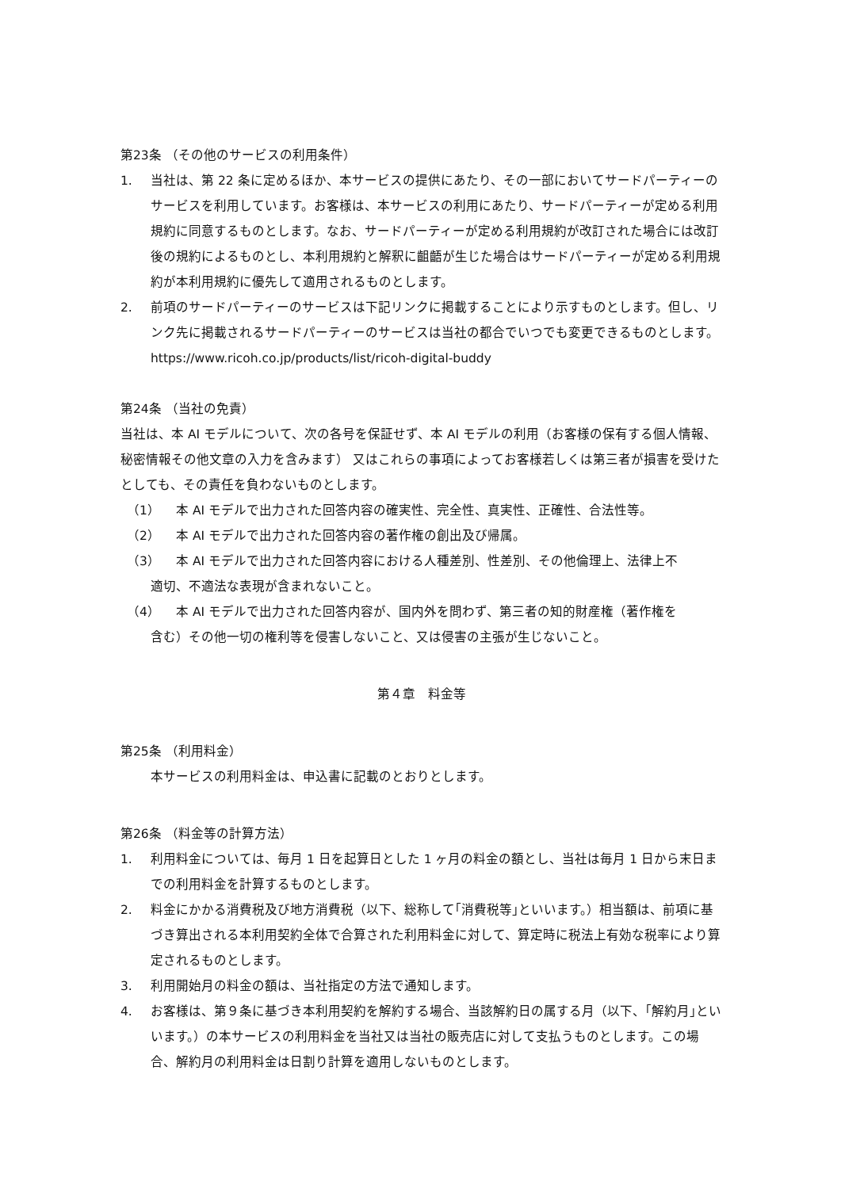第23条 （その他のサービスの利用条件）
1. 当社は、第 22 条に定めるほか、本サービスの提供にあたり、その一部においてサードパーティーのサービスを利用しています。お客様は、本サービスの利用にあたり、サードパーティーが定める利用規約に同意するものとします。なお、サードパーティーが定める利用規約が改訂された場合には改訂後の規約によるものとし、本利用規約と解釈に齟齬が生じた場合はサードパーティーが定める利用規約が本利用規約に優先して適用されるものとします。
2. 前項のサードパーティーのサービスは下記リンクに掲載することにより示すものとします。但し、リンク先に掲載されるサードパーティーのサービスは当社の都合でいつでも変更できるものとします。
https://www.ricoh.co.jp/products/list/ricoh-digital-buddy
第24条 （当社の免責）
当社は、本 AI モデルについて、次の各号を保証せず、本 AI モデルの利用（お客様の保有する個人情報、秘密情報その他文章の入力を含みます） 又はこれらの事項によってお客様若しくは第三者が損害を受けたとしても、その責任を負わないものとします。
（1） 本 AI モデルで出力された回答内容の確実性、完全性、真実性、正確性、合法性等。
（2） 本 AI モデルで出力された回答内容の著作権の創出及び帰属。
（3） 本 AI モデルで出力された回答内容における人種差別、性差別、その他倫理上、法律上不
適切、不適法な表現が含まれないこと。
（4） 本 AI モデルで出力された回答内容が、国内外を問わず、第三者の知的財産権（著作権を
含む）その他一切の権利等を侵害しないこと、又は侵害の主張が生じないこと。
第４章　料金等
第25条 （利用料金）
本サービスの利用料金は、申込書に記載のとおりとします。
第26条 （料金等の計算方法）
1. 利用料金については、毎月 1 日を起算日とした 1 ヶ月の料金の額とし、当社は毎月 1 日から末日までの利用料金を計算するものとします。
2. 料金にかかる消費税及び地方消費税（以下、総称して｢消費税等｣といいます。）相当額は、前項に基づき算出される本利用契約全体で合算された利用料金に対して、算定時に税法上有効な税率により算定されるものとします。
3. 利用開始月の料金の額は、当社指定の方法で通知します。
4. お客様は、第９条に基づき本利用契約を解約する場合、当該解約日の属する月（以下、｢解約月｣といいます。）の本サービスの利用料金を当社又は当社の販売店に対して支払うものとします。この場合、解約月の利用料金は日割り計算を適用しないものとします。